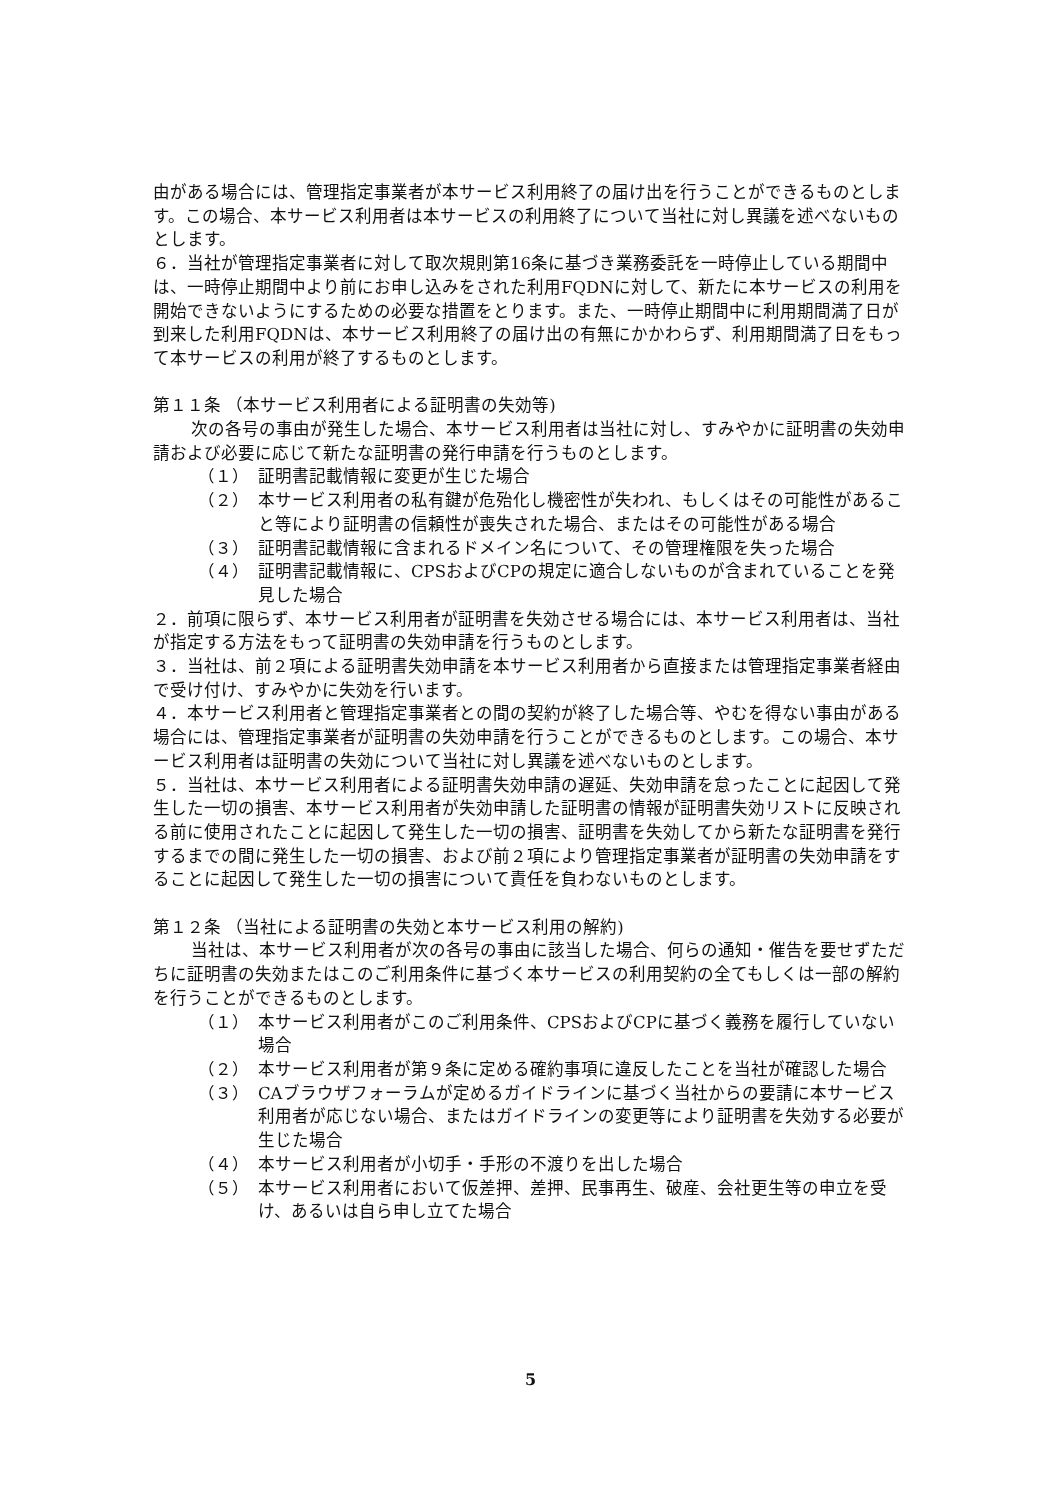由がある場合には、管理指定事業者が本サービス利用終了の届け出を行うことができるものとします。この場合、本サービス利用者は本サービスの利用終了について当社に対し異議を述べないものとします。
６．当社が管理指定事業者に対して取次規則第16条に基づき業務委託を一時停止している期間中は、一時停止期間中より前にお申し込みをされた利用FQDNに対して、新たに本サービスの利用を開始できないようにするための必要な措置をとります。また、一時停止期間中に利用期間満了日が到来した利用FQDNは、本サービス利用終了の届け出の有無にかかわらず、利用期間満了日をもって本サービスの利用が終了するものとします。
第１１条 （本サービス利用者による証明書の失効等)
次の各号の事由が発生した場合、本サービス利用者は当社に対し、すみやかに証明書の失効申請および必要に応じて新たな証明書の発行申請を行うものとします。
（１） 証明書記載情報に変更が生じた場合
（２） 本サービス利用者の私有鍵が危殆化し機密性が失われ、もしくはその可能性があること等により証明書の信頼性が喪失された場合、またはその可能性がある場合
（３） 証明書記載情報に含まれるドメイン名について、その管理権限を失った場合
（４） 証明書記載情報に、CPSおよびCPの規定に適合しないものが含まれていることを発見した場合
２．前項に限らず、本サービス利用者が証明書を失効させる場合には、本サービス利用者は、当社が指定する方法をもって証明書の失効申請を行うものとします。
３．当社は、前２項による証明書失効申請を本サービス利用者から直接または管理指定事業者経由で受け付け、すみやかに失効を行います。
４．本サービス利用者と管理指定事業者との間の契約が終了した場合等、やむを得ない事由がある場合には、管理指定事業者が証明書の失効申請を行うことができるものとします。この場合、本サービス利用者は証明書の失効について当社に対し異議を述べないものとします。
５．当社は、本サービス利用者による証明書失効申請の遅延、失効申請を怠ったことに起因して発生した一切の損害、本サービス利用者が失効申請した証明書の情報が証明書失効リストに反映される前に使用されたことに起因して発生した一切の損害、証明書を失効してから新たな証明書を発行するまでの間に発生した一切の損害、および前２項により管理指定事業者が証明書の失効申請をすることに起因して発生した一切の損害について責任を負わないものとします。
第１２条 （当社による証明書の失効と本サービス利用の解約)
当社は、本サービス利用者が次の各号の事由に該当した場合、何らの通知・催告を要せずただちに証明書の失効またはこのご利用条件に基づく本サービスの利用契約の全てもしくは一部の解約を行うことができるものとします。
（１） 本サービス利用者がこのご利用条件、CPSおよびCPに基づく義務を履行していない場合
（２） 本サービス利用者が第９条に定める確約事項に違反したことを当社が確認した場合
（３） CAブラウザフォーラムが定めるガイドラインに基づく当社からの要請に本サービス利用者が応じない場合、またはガイドラインの変更等により証明書を失効する必要が生じた場合
（４） 本サービス利用者が小切手・手形の不渡りを出した場合
（５） 本サービス利用者において仮差押、差押、民事再生、破産、会社更生等の申立を受け、あるいは自ら申し立てた場合
5